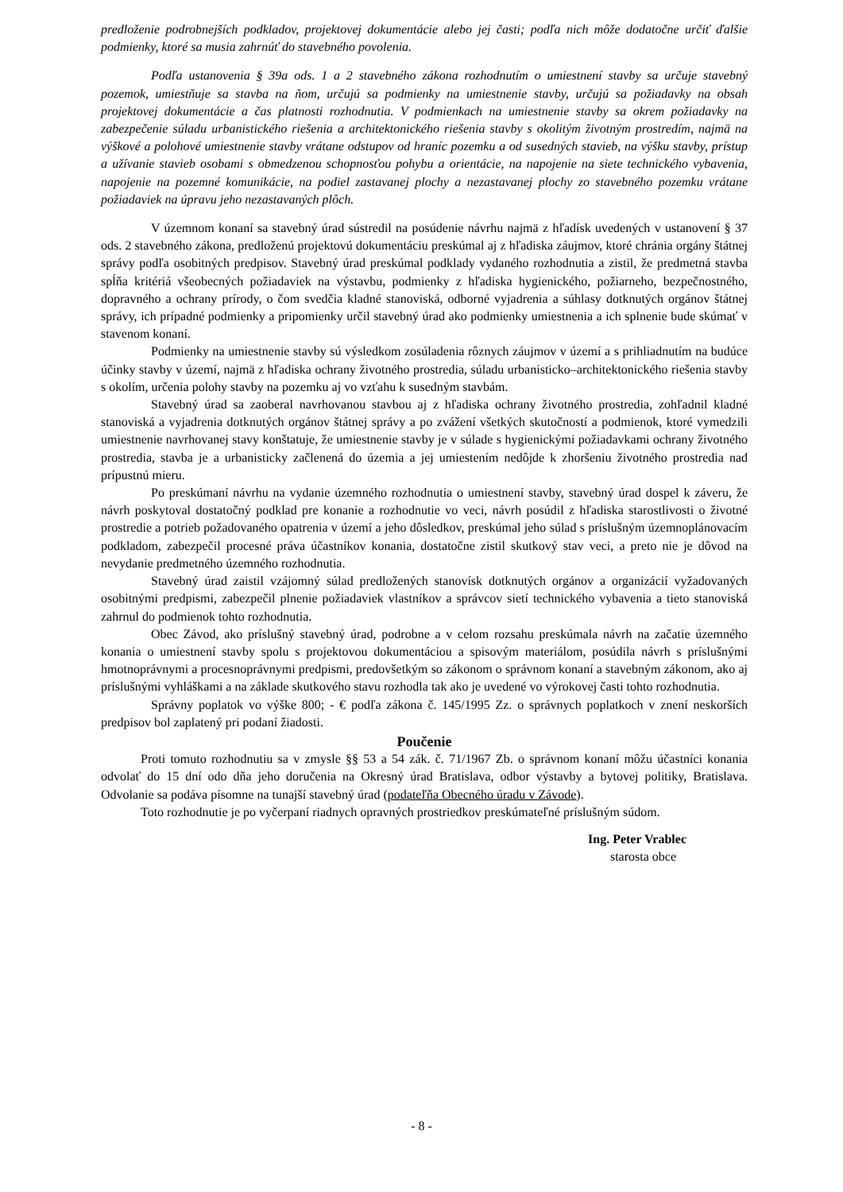predloženie podrobnejších podkladov, projektovej dokumentácie alebo jej časti; podľa nich môže dodatočne určiť ďalšie podmienky, ktoré sa musia zahrnúť do stavebného povolenia.
Podľa ustanovenia § 39a ods. 1 a 2 stavebného zákona rozhodnutím o umiestnení stavby sa určuje stavebný pozemok, umiestňuje sa stavba na ňom, určujú sa podmienky na umiestnenie stavby, určujú sa požiadavky na obsah projektovej dokumentácie a čas platnosti rozhodnutia. V podmienkach na umiestnenie stavby sa okrem požiadavky na zabezpečenie súladu urbanistického riešenia a architektonického riešenia stavby s okolitým životným prostredím, najmä na výškové a polohové umiestnenie stavby vrátane odstupov od hraníc pozemku a od susedných stavieb, na výšku stavby, prístup a užívanie stavieb osobami s obmedzenou schopnosťou pohybu a orientácie, na napojenie na siete technického vybavenia, napojenie na pozemné komunikácie, na podiel zastavanej plochy a nezastavanej plochy zo stavebného pozemku vrátane požiadaviek na úpravu jeho nezastavaných plôch.
V územnom konaní sa stavebný úrad sústredil na posúdenie návrhu najmä z hľadísk uvedených v ustanovení § 37 ods. 2 stavebného zákona, predloženú projektovú dokumentáciu preskúmal aj z hľadiska záujmov, ktoré chránia orgány štátnej správy podľa osobitných predpisov. Stavebný úrad preskúmal podklady vydaného rozhodnutia a zistil, že predmetná stavba spĺňa kritériá všeobecných požiadaviek na výstavbu, podmienky z hľadiska hygienického, požiarneho, bezpečnostného, dopravného a ochrany prírody, o čom svedčia kladné stanoviská, odborné vyjadrenia a súhlasy dotknutých orgánov štátnej správy, ich prípadné podmienky a pripomienky určil stavebný úrad ako podmienky umiestnenia a ich splnenie bude skúmať v stavenom konaní.
Podmienky na umiestnenie stavby sú výsledkom zosúladenia rôznych záujmov v území a s prihliadnutím na budúce účinky stavby v území, najmä z hľadiska ochrany životného prostredia, súladu urbanisticko–architektonického riešenia stavby s okolím, určenia polohy stavby na pozemku aj vo vzťahu k susedným stavbám.
Stavebný úrad sa zaoberal navrhovanou stavbou aj z hľadiska ochrany životného prostredia, zohľadnil kladné stanoviská a vyjadrenia dotknutých orgánov štátnej správy a po zvážení všetkých skutočností a podmienok, ktoré vymedzili umiestnenie navrhovanej stavy konštatuje, že umiestnenie stavby je v súlade s hygienickými požiadavkami ochrany životného prostredia, stavba je a urbanisticky začlenená do územia a jej umiestením nedôjde k zhoršeniu životného prostredia nad prípustnú mieru.
Po preskúmaní návrhu na vydanie územného rozhodnutia o umiestnení stavby, stavebný úrad dospel k záveru, že návrh poskytoval dostatočný podklad pre konanie a rozhodnutie vo veci, návrh posúdil z hľadiska starostlivosti o životné prostredie a potrieb požadovaného opatrenia v území a jeho dôsledkov, preskúmal jeho súlad s príslušným územnoplánovacím podkladom, zabezpečil procesné práva účastníkov konania, dostatočne zistil skutkový stav veci, a preto nie je dôvod na nevydanie predmetného územného rozhodnutia.
Stavebný úrad zaistil vzájomný súlad predložených stanovísk dotknutých orgánov a organizácií vyžadovaných osobitnými predpismi, zabezpečil plnenie požiadaviek vlastníkov a správcov sietí technického vybavenia a tieto stanoviská zahrnul do podmienok tohto rozhodnutia.
Obec Závod, ako príslušný stavebný úrad, podrobne a v celom rozsahu preskúmala návrh na začatie územného konania o umiestnení stavby spolu s projektovou dokumentáciou a spisovým materiálom, posúdila návrh s príslušnými hmotnoprávnymi a procesnoprávnymi predpismi, predovšetkým so zákonom o správnom konaní a stavebným zákonom, ako aj príslušnými vyhláškami a na základe skutkového stavu rozhodla tak ako je uvedené vo výrokovej časti tohto rozhodnutia.
Správny poplatok vo výške 800; - € podľa zákona č. 145/1995 Zz. o správnych poplatkoch v znení neskorších predpisov bol zaplatený pri podaní žiadosti.
Poučenie
Proti tomuto rozhodnutiu sa v zmysle §§ 53 a 54 zák. č. 71/1967 Zb. o správnom konaní môžu účastníci konania odvolať do 15 dní odo dňa jeho doručenia na Okresný úrad Bratislava, odbor výstavby a bytovej politiky, Bratislava. Odvolanie sa podáva písomne na tunajší stavebný úrad (podateľňa Obecného úradu v Závode).
Toto rozhodnutie je po vyčerpaní riadnych opravných prostriedkov preskúmateľné príslušným súdom.
Ing. Peter Vrablec
starosta obce
- 8 -